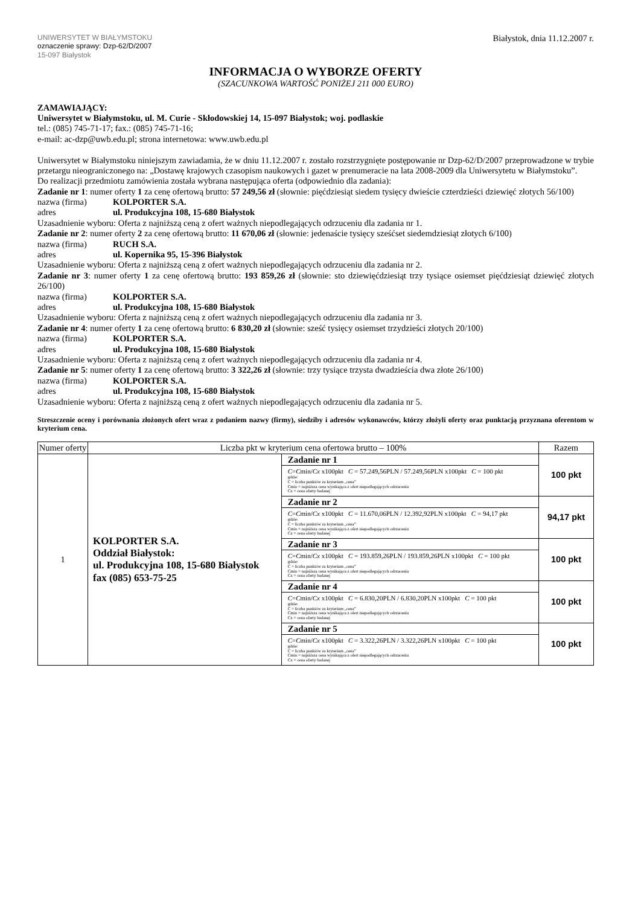UNIWERSYTET W BIAŁYMSTOKU
oznaczenie sprawy: Dzp-62/D/2007
15-097 Białystok
Białystok, dnia 11.12.2007 r.
INFORMACJA O WYBORZE OFERTY
(SZACUNKOWA WARTOŚĆ PONIŻEJ 211 000 EURO)
ZAMAWIAJĄCY:
Uniwersytet w Białymstoku, ul. M. Curie - Skłodowskiej 14, 15-097 Białystok; woj. podlaskie
tel.: (085) 745-71-17; fax.: (085) 745-71-16;
e-mail: ac-dzp@uwb.edu.pl; strona internetowa: www.uwb.edu.pl
Uniwersytet w Białymstoku niniejszym zawiadamia, że w dniu 11.12.2007 r. zostało rozstrzygnięte postępowanie nr Dzp-62/D/2007 przeprowadzone w trybie przetargu nieograniczonego na: „Dostawę krajowych czasopism naukowych i gazet w prenumeracie na lata 2008-2009 dla Uniwersytetu w Białymstoku”.
Do realizacji przedmiotu zamówienia została wybrana następująca oferta (odpowiednio dla zadania):
Zadanie nr 1: numer oferty 1 za cenę ofertową brutto: 57 249,56 zł (słownie: pięćdziesiąt siedem tysięcy dwieście czterdzieści dziewięć złotych 56/100)
nazwa (firma) KOLPORTER S.A.
adres ul. Produkcyjna 108, 15-680 Białystok
Uzasadnienie wyboru: Oferta z najniższą ceną z ofert ważnych niepodlegających odrzuceniu dla zadania nr 1.
Zadanie nr 2: numer oferty 2 za cenę ofertową brutto: 11 670,06 zł (słownie: jedenaście tysięcy sześćset siedemdziesiąt złotych 6/100)
nazwa (firma) RUCH S.A.
adres ul. Kopernika 95, 15-396 Białystok
Uzasadnienie wyboru: Oferta z najniższą ceną z ofert ważnych niepodlegających odrzuceniu dla zadania nr 2.
Zadanie nr 3: numer oferty 1 za cenę ofertową brutto: 193 859,26 zł (słownie: sto dziewięćdziesiąt trzy tysiące osiemset pięćdziesiąt dziewięć złotych 26/100)
nazwa (firma) KOLPORTER S.A.
adres ul. Produkcyjna 108, 15-680 Białystok
Uzasadnienie wyboru: Oferta z najniższą ceną z ofert ważnych niepodlegających odrzuceniu dla zadania nr 3.
Zadanie nr 4: numer oferty 1 za cenę ofertową brutto: 6 830,20 zł (słownie: sześć tysięcy osiemset trzydzieści złotych 20/100)
nazwa (firma) KOLPORTER S.A.
adres ul. Produkcyjna 108, 15-680 Białystok
Uzasadnienie wyboru: Oferta z najniższą ceną z ofert ważnych niepodlegających odrzuceniu dla zadania nr 4.
Zadanie nr 5: numer oferty 1 za cenę ofertową brutto: 3 322,26 zł (słownie: trzy tysiące trzysta dwadzieścia dwa złote 26/100)
nazwa (firma) KOLPORTER S.A.
adres ul. Produkcyjna 108, 15-680 Białystok
Uzasadnienie wyboru: Oferta z najniższą ceną z ofert ważnych niepodlegających odrzuceniu dla zadania nr 5.
Streszczenie oceny i porównania złożonych ofert wraz z podaniem nazwy (firmy), siedziby i adresów wykonawców, którzy złożyli oferty oraz punktacją przyznana oferentom w kryterium cena.
| Numer oferty | Liczba pkt w kryterium cena ofertowa brutto – 100% | | Razem |
| --- | --- | --- | --- |
| 1 | KOLPORTER S.A. Oddział Białystok: ul. Produkcyjna 108, 15-680 Białystok fax (085) 653-75-25 | Zadanie nr 1 | 100 pkt |
| | | C = C min/ Cx x100pkt C = 57.249,56PLN / 57.249,56PLN x100pkt C = 100 pkt gdzie: C = liczba punktów za kryterium „cena” Cmin = najniższa cena wynikająca z ofert niepodlegających odrzuceniu Cx = cena oferty badanej | |
| | | Zadanie nr 2 | 94,17 pkt |
| | | C = C min/ Cx x100pkt C = 11.670,06PLN / 12.392,92PLN x100pkt C = 94,17 pkt gdzie: C = liczba punktów za kryterium „cena” Cmin = najniższa cena wynikająca z ofert niepodlegających odrzuceniu Cx = cena oferty badanej | |
| | | Zadanie nr 3 | 100 pkt |
| | | C = C min/ Cx x100pkt C = 193.859,26PLN / 193.859,26PLN x100pkt C = 100 pkt gdzie: C = liczba punktów za kryterium „cena” Cmin = najniższa cena wynikająca z ofert niepodlegających odrzuceniu Cx = cena oferty badanej | |
| | | Zadanie nr 4 | 100 pkt |
| | | C = C min/ Cx x100pkt C = 6.830,20PLN / 6.830,20PLN x100pkt C = 100 pkt gdzie: C = liczba punktów za kryterium „cena” Cmin = najniższa cena wynikająca z ofert niepodlegających odrzuceniu Cx = cena oferty badanej | |
| | | Zadanie nr 5 | 100 pkt |
| | | C = C min/ Cx x100pkt C = 3.322,26PLN / 3.322,26PLN x100pkt C = 100 pkt gdzie: C = liczba punktów za kryterium „cena” Cmin = najniższa cena wynikająca z ofert niepodlegających odrzuceniu Cx = cena oferty badanej | |